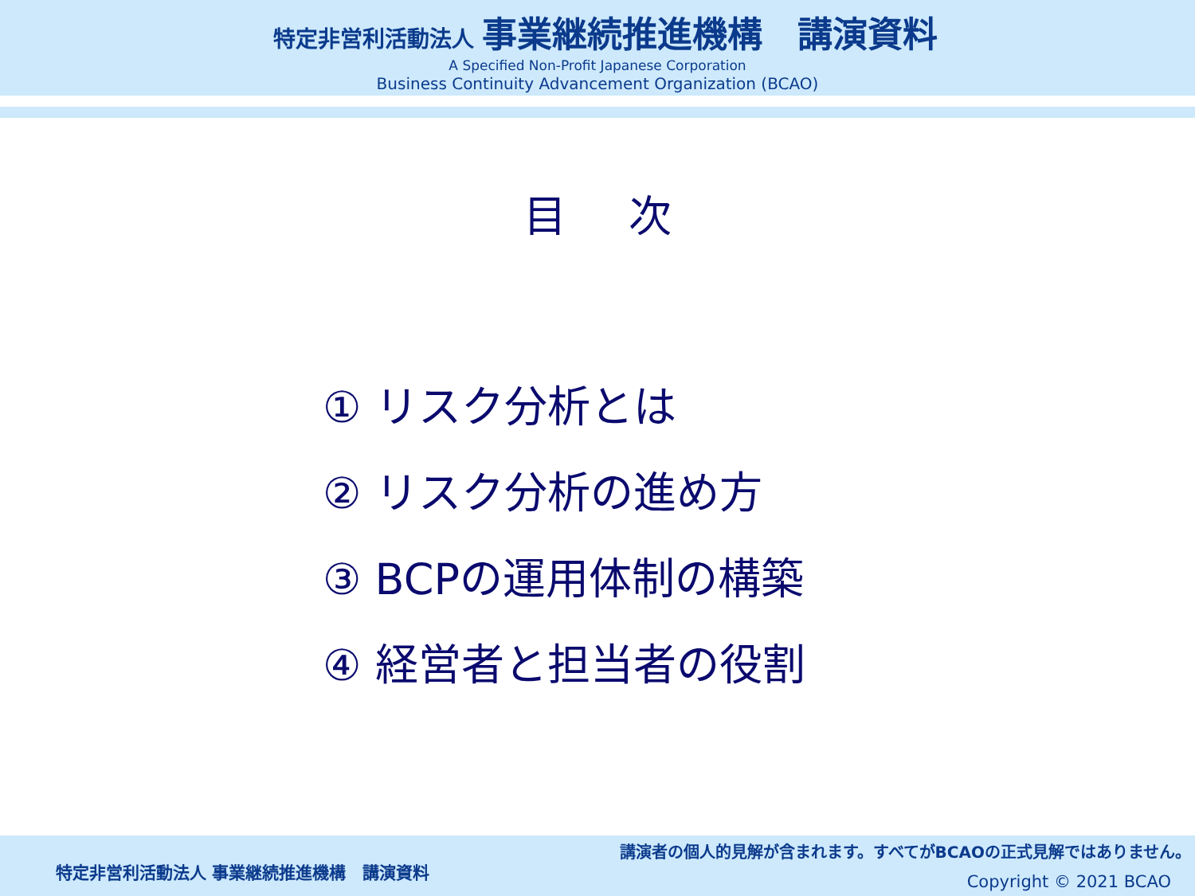特定非営利活動法人 事業継続推進機構　講演資料
A Specified Non-Profit Japanese Corporation
Business Continuity Advancement Organization (BCAO)
目 次
① リスク分析とは
② リスク分析の進め方
③ BCPの運用体制の構築
④ 経営者と担当者の役割
講演者の個人的見解が含まれます。すべてがBCAOの正式見解ではありません。
特定非営利活動法人 事業継続推進機構　講演資料
Copyright © 2021 BCAO